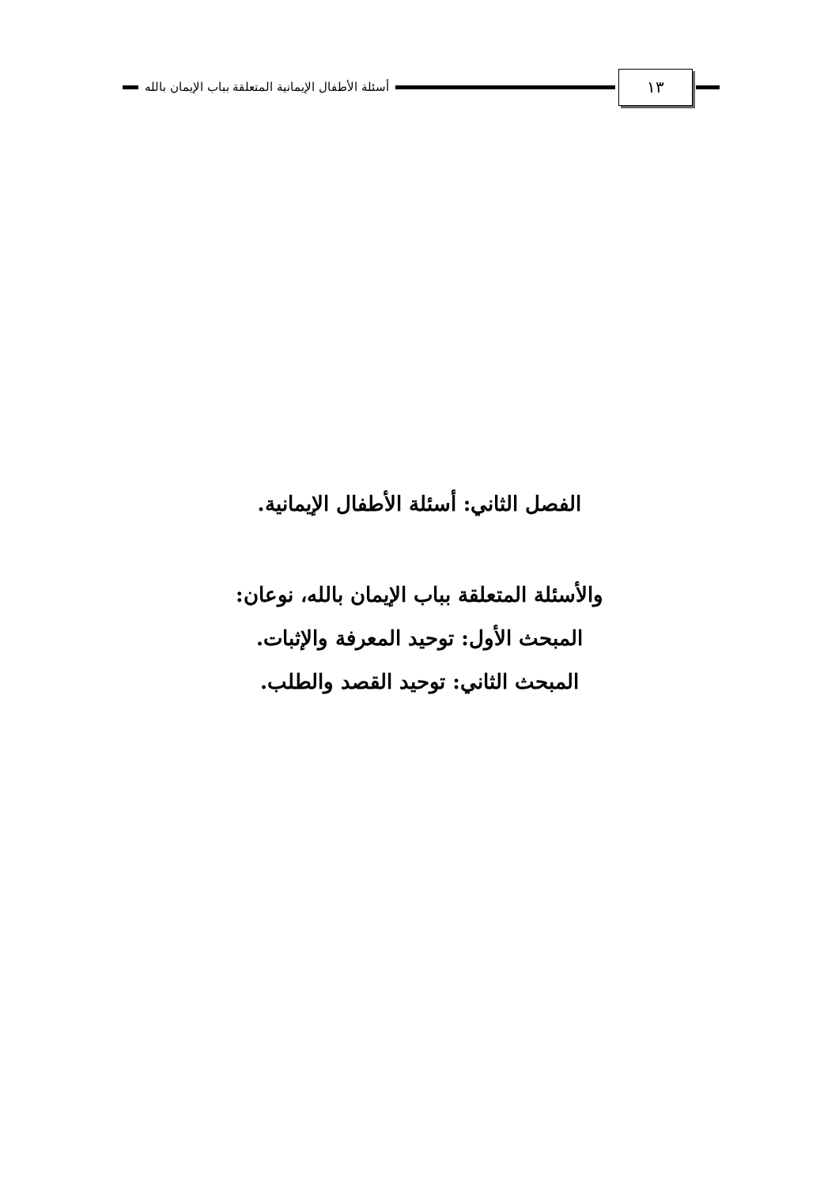أسئلة الأطفال الإيمانية المتعلقة بباب الإيمان بالله
١٣
الفصل الثاني: أسئلة الأطفال الإيمانية.
والأسئلة المتعلقة بباب الإيمان بالله، نوعان:
المبحث الأول: توحيد المعرفة والإثبات.
المبحث الثاني: توحيد القصد والطلب.